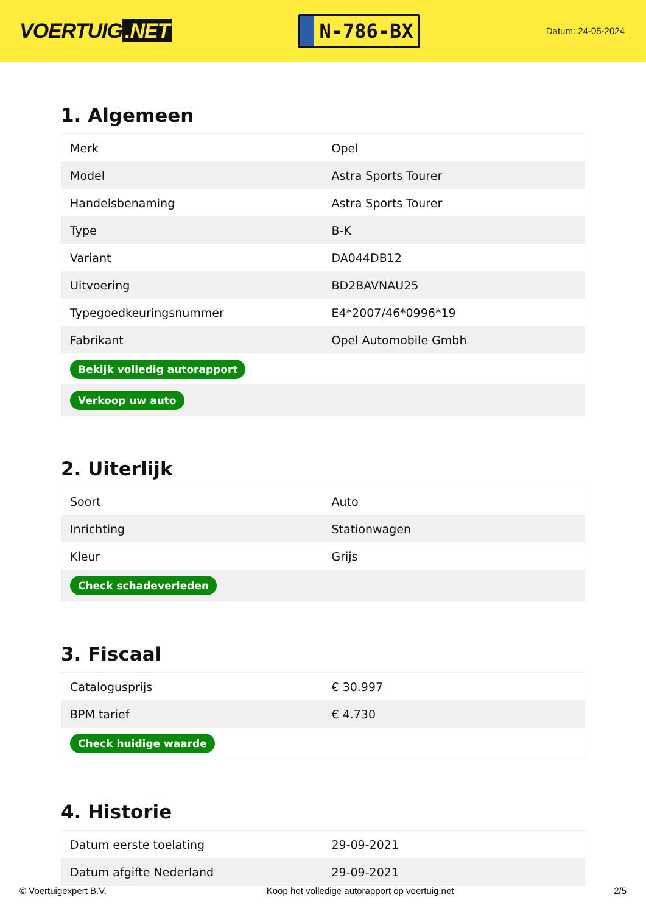VOERTUIG.NET
N-786-BX
Datum: 24-05-2024
1. Algemeen
| Merk | Opel |
| Model | Astra Sports Tourer |
| Handelsbenaming | Astra Sports Tourer |
| Type | B-K |
| Variant | DA044DB12 |
| Uitvoering | BD2BAVNAU25 |
| Typegoedkeuringsnummer | E4*2007/46*0996*19 |
| Fabrikant | Opel Automobile Gmbh |
| Bekijk volledig autorapport | |
| Verkoop uw auto | |
2. Uiterlijk
| Soort | Auto |
| Inrichting | Stationwagen |
| Kleur | Grijs |
| Check schadeverleden | |
3. Fiscaal
| Catalogusprijs | € 30.997 |
| BPM tarief | € 4.730 |
| Check huidige waarde | |
4. Historie
| Datum eerste toelating | 29-09-2021 |
| Datum afgifte Nederland | 29-09-2021 |
© Voertuigexpert B.V. Koop het volledige autorapport op voertuig.net 2/5